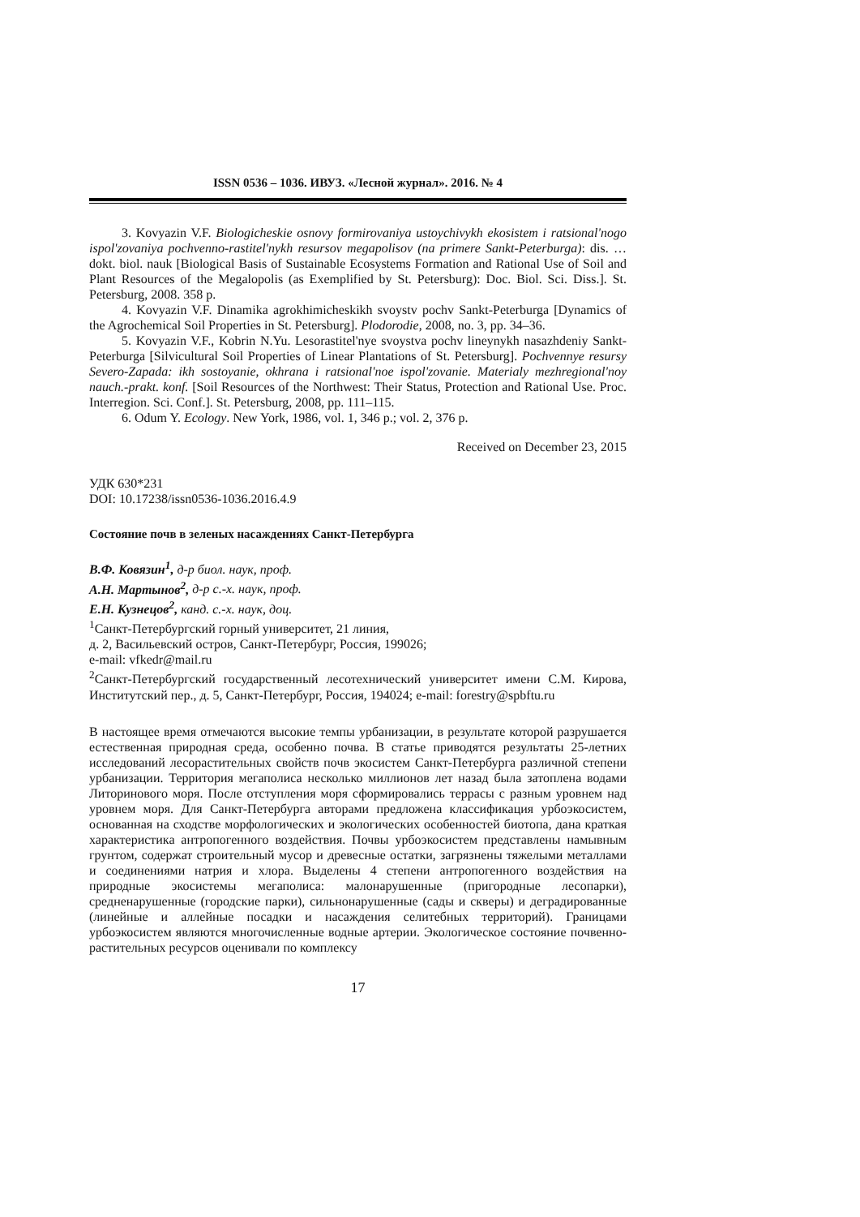ISSN 0536 – 1036. ИВУЗ. «Лесной журнал». 2016. № 4
3. Kovyazin V.F. Biologicheskie osnovy formirovaniya ustoychivykh ekosistem i ratsional'nogo ispol'zovaniya pochvenno-rastitel'nykh resursov megapolisov (na primere Sankt-Peterburga): dis. … dokt. biol. nauk [Biological Basis of Sustainable Ecosystems Formation and Rational Use of Soil and Plant Resources of the Megalopolis (as Exemplified by St. Petersburg): Doc. Biol. Sci. Diss.]. St. Petersburg, 2008. 358 p.
4. Kovyazin V.F. Dinamika agrokhimicheskikh svoystv pochv Sankt-Peterburga [Dynamics of the Agrochemical Soil Properties in St. Petersburg]. Plodorodie, 2008, no. 3, pp. 34–36.
5. Kovyazin V.F., Kobrin N.Yu. Lesorastitel'nye svoystva pochv lineynykh nasazhdeniy Sankt-Peterburga [Silvicultural Soil Properties of Linear Plantations of St. Petersburg]. Pochvennye resursy Severo-Zapada: ikh sostoyanie, okhrana i ratsional'noe ispol'zovanie. Materialy mezhregional'noy nauch.-prakt. konf. [Soil Resources of the Northwest: Their Status, Protection and Rational Use. Proc. Interregion. Sci. Conf.]. St. Petersburg, 2008, pp. 111–115.
6. Odum Y. Ecology. New York, 1986, vol. 1, 346 p.; vol. 2, 376 p.
Received on December 23, 2015
УДК 630*231
DOI: 10.17238/issn0536-1036.2016.4.9
Состояние почв в зеленых насаждениях Санкт-Петербурга
В.Ф. Ковязин<sup>1</sup>, д-р биол. наук, проф.
А.Н. Мартынов<sup>2</sup>, д-р с.-х. наук, проф.
Е.Н. Кузнецов<sup>2</sup>, канд. с.-х. наук, доц.
<sup>1</sup> Санкт-Петербургский горный университет, 21 линия,
д. 2, Васильевский остров, Санкт-Петербург, Россия, 199026;
e-mail: vfkedr@mail.ru
<sup>2</sup> Санкт-Петербургский государственный лесотехнический университет имени С.М. Кирова, Институтский пер., д. 5, Санкт-Петербург, Россия, 194024; e-mail: forestry@spbftu.ru
В настоящее время отмечаются высокие темпы урбанизации, в результате которой разрушается естественная природная среда, особенно почва. В статье приводятся результаты 25-летних исследований лесорастительных свойств почв экосистем Санкт-Петербурга различной степени урбанизации. Территория мегаполиса несколько миллионов лет назад была затоплена водами Литоринового моря. После отступления моря сформировались террасы с разным уровнем над уровнем моря. Для Санкт-Петербурга авторами предложена классификация урбоэкосистем, основанная на сходстве морфологических и экологических особенностей биотопа, дана краткая характеристика антропогенного воздействия. Почвы урбоэкосистем представлены намывным грунтом, содержат строительный мусор и древесные остатки, загрязнены тяжелыми металлами и соединениями натрия и хлора. Выделены 4 степени антропогенного воздействия на природные экосистемы мегаполиса: малонарушенные (пригородные лесопарки), средненарушенные (городские парки), сильнонарушенные (сады и скверы) и деградированные (линейные и аллейные посадки и насаждения селитебных территорий). Границами урбоэкосистем являются многочисленные водные артерии. Экологическое состояние почвенно-растительных ресурсов оценивали по комплексу
17